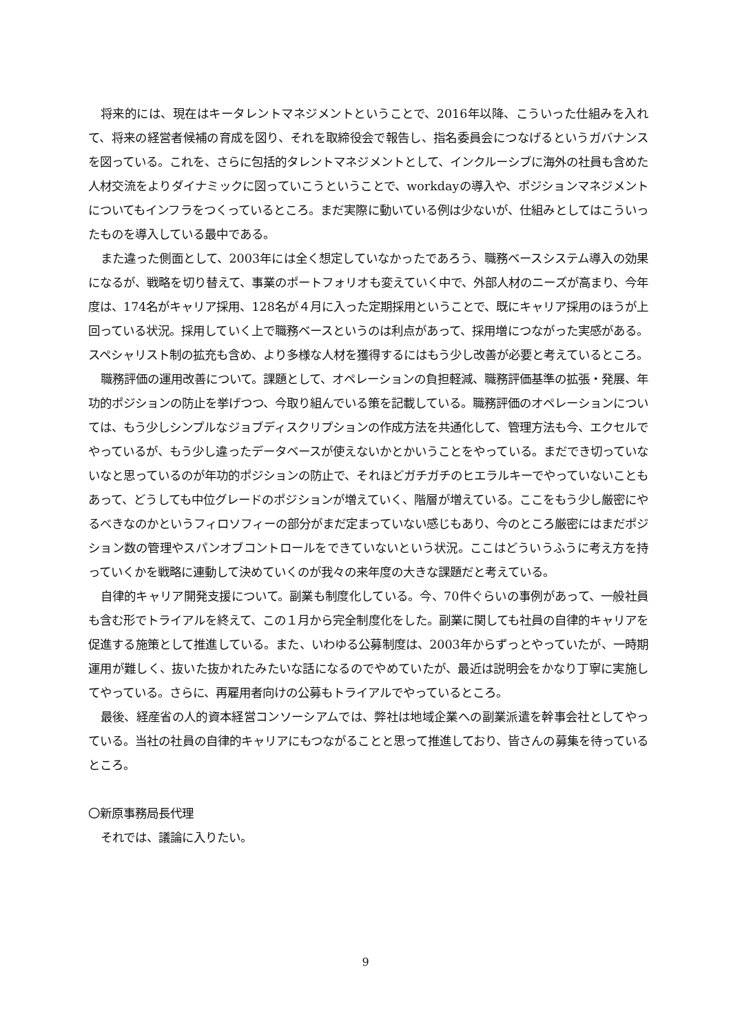将来的には、現在はキータレントマネジメントということで、2016年以降、こういった仕組みを入れて、将来の経営者候補の育成を図り、それを取締役会で報告し、指名委員会につなげるというガバナンスを図っている。これを、さらに包括的タレントマネジメントとして、インクルーシブに海外の社員も含めた人材交流をよりダイナミックに図っていこうということで、workdayの導入や、ポジションマネジメントについてもインフラをつくっているところ。まだ実際に動いている例は少ないが、仕組みとしてはこういったものを導入している最中である。
また違った側面として、2003年には全く想定していなかったであろう、職務ベースシステム導入の効果になるが、戦略を切り替えて、事業のポートフォリオも変えていく中で、外部人材のニーズが高まり、今年度は、174名がキャリア採用、128名が４月に入った定期採用ということで、既にキャリア採用のほうが上回っている状況。採用していく上で職務ベースというのは利点があって、採用増につながった実感がある。スペシャリスト制の拡充も含め、より多様な人材を獲得するにはもう少し改善が必要と考えているところ。
職務評価の運用改善について。課題として、オペレーションの負担軽減、職務評価基準の拡張・発展、年功的ポジションの防止を挙げつつ、今取り組んでいる策を記載している。職務評価のオペレーションについては、もう少しシンプルなジョブディスクリプションの作成方法を共通化して、管理方法も今、エクセルでやっているが、もう少し違ったデータベースが使えないかとかいうことをやっている。まだでき切っていないなと思っているのが年功的ポジションの防止で、それほどガチガチのヒエラルキーでやっていないこともあって、どうしても中位グレードのポジションが増えていく、階層が増えている。ここをもう少し厳密にやるべきなのかというフィロソフィーの部分がまだ定まっていない感じもあり、今のところ厳密にはまだポジション数の管理やスパンオブコントロールをできていないという状況。ここはどういうふうに考え方を持っていくかを戦略に連動して決めていくのが我々の来年度の大きな課題だと考えている。
自律的キャリア開発支援について。副業も制度化している。今、70件ぐらいの事例があって、一般社員も含む形でトライアルを終えて、この１月から完全制度化をした。副業に関しても社員の自律的キャリアを促進する施策として推進している。また、いわゆる公募制度は、2003年からずっとやっていたが、一時期運用が難しく、抜いた抜かれたみたいな話になるのでやめていたが、最近は説明会をかなり丁寧に実施してやっている。さらに、再雇用者向けの公募もトライアルでやっているところ。
最後、経産省の人的資本経営コンソーシアムでは、弊社は地域企業への副業派遣を幹事会社としてやっている。当社の社員の自律的キャリアにもつながることと思って推進しており、皆さんの募集を待っているところ。
〇新原事務局長代理
それでは、議論に入りたい。
9